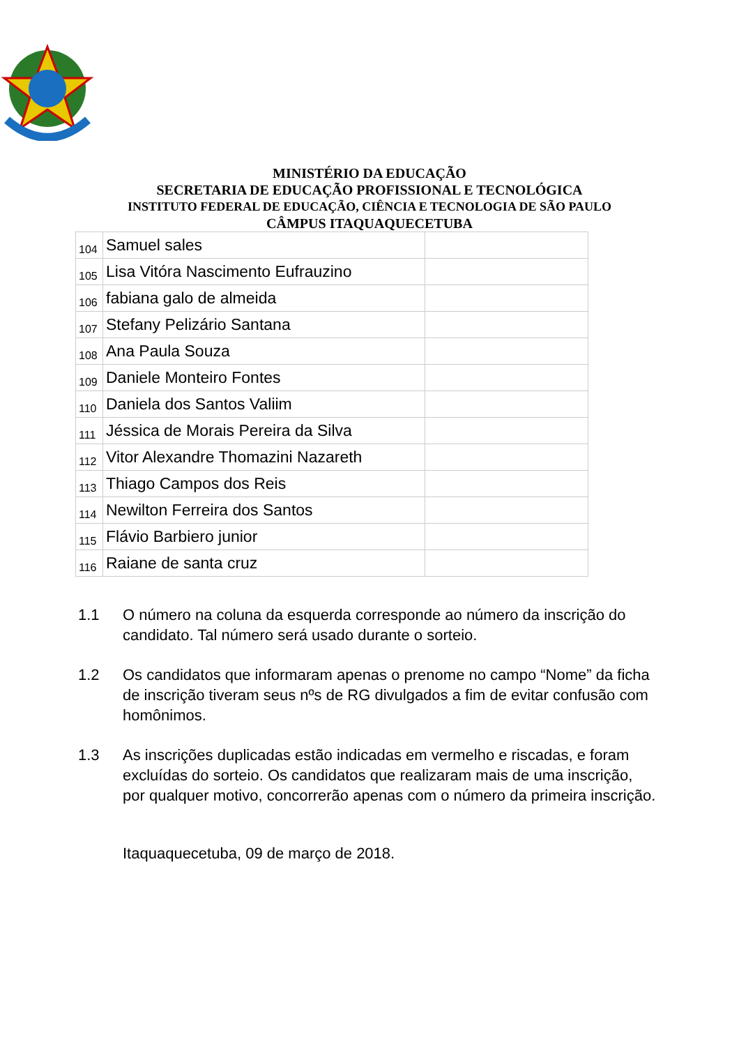MINISTÉRIO DA EDUCAÇÃO
SECRETARIA DE EDUCAÇÃO PROFISSIONAL E TECNOLÓGICA
INSTITUTO FEDERAL DE EDUCAÇÃO, CIÊNCIA E TECNOLOGIA DE SÃO PAULO
CÂMPUS ITAQUAQUECETUBA
| 104 | Samuel sales | |
| 105 | Lisa Vitóra Nascimento Eufrauzino | |
| 106 | fabiana galo de almeida | |
| 107 | Stefany Pelizário Santana | |
| 108 | Ana Paula Souza | |
| 109 | Daniele Monteiro Fontes | |
| 110 | Daniela dos Santos Valiim | |
| 111 | Jéssica de Morais Pereira da Silva | |
| 112 | Vitor Alexandre Thomazini Nazareth | |
| 113 | Thiago Campos dos Reis | |
| 114 | Newilton Ferreira dos Santos | |
| 115 | Flávio Barbiero junior | |
| 116 | Raiane de santa cruz | |
1.1 O número na coluna da esquerda corresponde ao número da inscrição do candidato. Tal número será usado durante o sorteio.
1.2 Os candidatos que informaram apenas o prenome no campo “Nome” da ficha de inscrição tiveram seus nºs de RG divulgados a fim de evitar confusão com homônimos.
1.3 As inscrições duplicadas estão indicadas em vermelho e riscadas, e foram excluídas do sorteio. Os candidatos que realizaram mais de uma inscrição, por qualquer motivo, concorrerão apenas com o número da primeira inscrição.
Itaquaquecetuba, 09 de março de 2018.